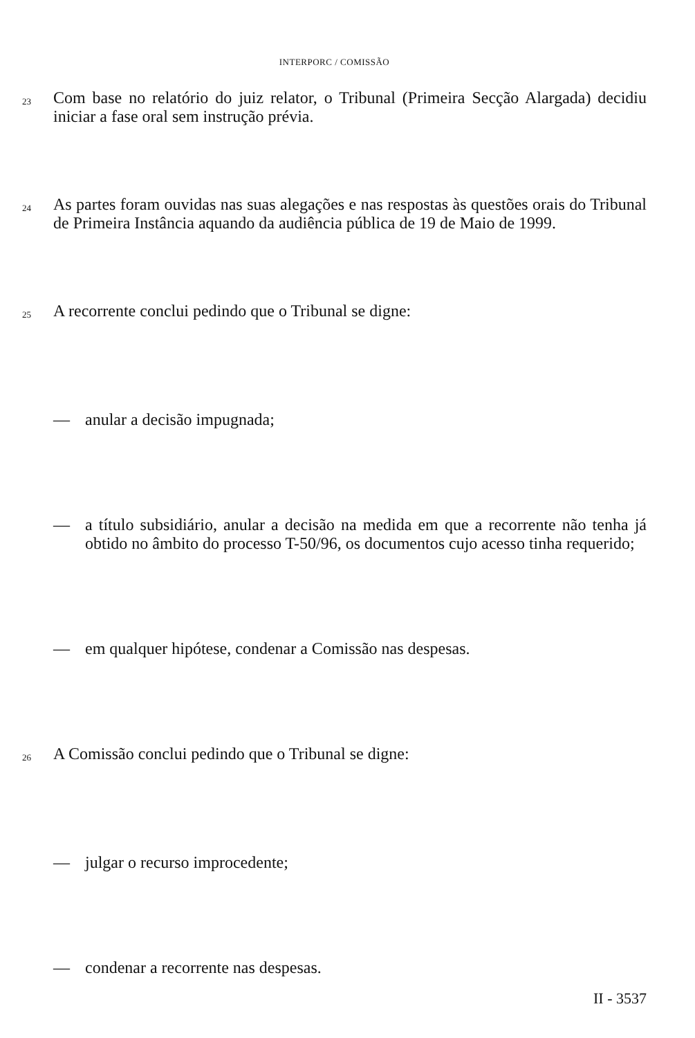INTERPORC / COMISSÃO
23
Com base no relatório do juiz relator, o Tribunal (Primeira Secção Alargada) decidiu iniciar a fase oral sem instrução prévia.
24
As partes foram ouvidas nas suas alegações e nas respostas às questões orais do Tribunal de Primeira Instância aquando da audiência pública de 19 de Maio de 1999.
25
A recorrente conclui pedindo que o Tribunal se digne:
— anular a decisão impugnada;
— a título subsidiário, anular a decisão na medida em que a recorrente não tenha já obtido no âmbito do processo T-50/96, os documentos cujo acesso tinha requerido;
— em qualquer hipótese, condenar a Comissão nas despesas.
26
A Comissão conclui pedindo que o Tribunal se digne:
— julgar o recurso improcedente;
— condenar a recorrente nas despesas.
II - 3537